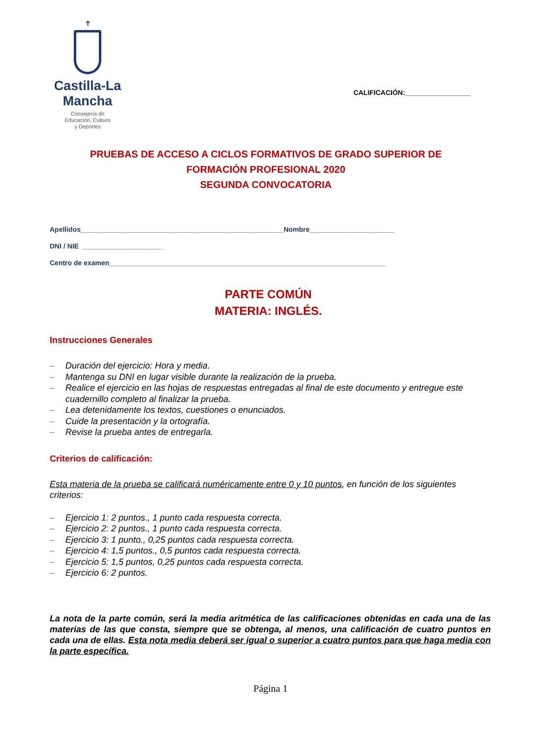✝
Castilla-La Mancha
Consejería de
Educación, Cultura
y Deportes
CALIFICACIÓN:_________________
PRUEBAS DE ACCESO A CICLOS FORMATIVOS DE GRADO SUPERIOR DE
FORMACIÓN PROFESIONAL 2020
SEGUNDA CONVOCATORIA
Apellidos_____________________________________________________Nombre______________________
DNI / NIE _____________________
Centro de examen________________________________________________________________________
PARTE COMÚN
MATERIA: INGLÉS.
Instrucciones Generales
– Duración del ejercicio: Hora y media.
– Mantenga su DNI en lugar visible durante la realización de la prueba.
– Realice el ejercicio en las hojas de respuestas entregadas al final de este documento y entregue este cuadernillo completo al finalizar la prueba.
– Lea detenidamente los textos, cuestiones o enunciados.
– Cuide la presentación y la ortografía.
– Revise la prueba antes de entregarla.
Criterios de calificación:
Esta materia de la prueba se calificará numéricamente entre 0 y 10 puntos, en función de los siguientes criterios:
– Ejercicio 1: 2 puntos., 1 punto cada respuesta correcta.
– Ejercicio 2: 2 puntos., 1 punto cada respuesta correcta.
– Ejercicio 3: 1 punto., 0,25 puntos cada respuesta correcta.
– Ejercicio 4: 1,5 puntos., 0,5 puntos cada respuesta correcta.
– Ejercicio 5: 1,5 puntos, 0,25 puntos cada respuesta correcta.
– Ejercicio 6: 2 puntos.
La nota de la parte común, será la media aritmética de las calificaciones obtenidas en cada una de las materias de las que consta, siempre que se obtenga, al menos, una calificación de cuatro puntos en cada una de ellas. Esta nota media deberá ser igual o superior a cuatro puntos para que haga media con la parte específica.
Página 1